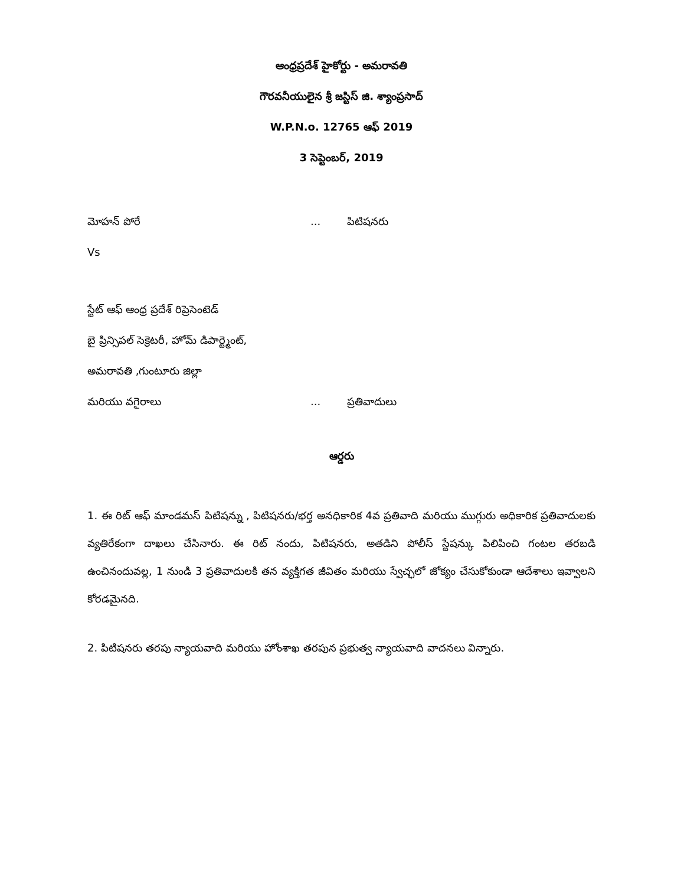ఆంధ్రప్రదేశ్ హైకోర్టు - అమరావతి
గౌరవనీయులైన శ్రీ జస్టిస్ జి. శ్యాంప్రసాద్
W.P.N.o. 12765 ఆఫ్ 2019
3 సెప్టెంబర్, 2019
మోహన్ పోరే... పిటిషనరు
Vs
స్టేట్ ఆఫ్ ఆంధ్ర ప్రదేశ్ రిప్రెసెంటెడ్
బై ప్రిన్సిపల్ సెక్రెటరీ, హోమ్ డిపార్ట్మెంట్,
అమరావతి ,గుంటూరు జిల్లా
మరియు వగైరాలు... ప్రతివాదులు
ఆర్డరు
1. ఈ రిట్ ఆఫ్ మాండమస్ పిటిషన్ను , పిటిషనరు/భర్త అనధికారిక 4వ ప్రతివాది మరియు ముగ్గురు అధికారిక ప్రతివాదులకు వ్యతిరేకంగా దాఖలు చేసినారు. ఈ రిట్ నందు, పిటిషనరు, అతడిని పోలీస్ స్టేషన్కు పిలిపించి గంటల తరబడి ఉంచినందువల్ల, 1 నుండి 3 ప్రతివాదులకి తన వ్యక్తిగత జీవితం మరియు స్వేచ్ఛలో జోక్యం చేసుకోకుండా ఆదేశాలు ఇవ్వాలని కోరడమైనది.
2. పిటిషనరు తరపు న్యాయవాది మరియు హోంశాఖ తరపున ప్రభుత్వ న్యాయవాది వాదనలు విన్నారు.